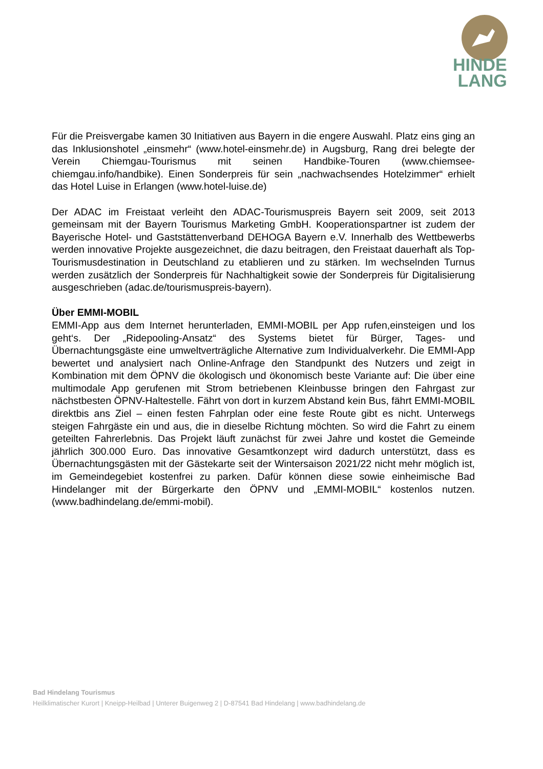HINDE
LANG
Für die Preisvergabe kamen 30 Initiativen aus Bayern in die engere Auswahl. Platz eins ging an das Inklusionshotel „einsmehr“ (www.hotel-einsmehr.de) in Augsburg, Rang drei belegte der Verein Chiemgau-Tourismus mit seinen Handbike-Touren (www.chiemsee-chiemgau.info/handbike). Einen Sonderpreis für sein „nachwachsendes Hotelzimmer“ erhielt das Hotel Luise in Erlangen (www.hotel-luise.de)
Der ADAC im Freistaat verleiht den ADAC-Tourismuspreis Bayern seit 2009, seit 2013 gemeinsam mit der Bayern Tourismus Marketing GmbH. Kooperationspartner ist zudem der Bayerische Hotel- und Gaststättenverband DEHOGA Bayern e.V. Innerhalb des Wettbewerbs werden innovative Projekte ausgezeichnet, die dazu beitragen, den Freistaat dauerhaft als Top-Tourismusdestination in Deutschland zu etablieren und zu stärken. Im wechselnden Turnus werden zusätzlich der Sonderpreis für Nachhaltigkeit sowie der Sonderpreis für Digitalisierung ausgeschrieben (adac.de/tourismuspreis-bayern).
Über EMMI-MOBIL
EMMI-App aus dem Internet herunterladen, EMMI-MOBIL per App rufen,einsteigen und los geht‘s. Der „Ridepooling-Ansatz“ des Systems bietet für Bürger, Tages- und Übernachtungsgäste eine umweltverträgliche Alternative zum Individualverkehr. Die EMMI-App bewertet und analysiert nach Online-Anfrage den Standpunkt des Nutzers und zeigt in Kombination mit dem ÖPNV die ökologisch und ökonomisch beste Variante auf: Die über eine multimodale App gerufenen mit Strom betriebenen Kleinbusse bringen den Fahrgast zur nächstbesten ÖPNV-Haltestelle. Fährt von dort in kurzem Abstand kein Bus, fährt EMMI-MOBIL direktbis ans Ziel – einen festen Fahrplan oder eine feste Route gibt es nicht. Unterwegs steigen Fahrgäste ein und aus, die in dieselbe Richtung möchten. So wird die Fahrt zu einem geteilten Fahrerlebnis. Das Projekt läuft zunächst für zwei Jahre und kostet die Gemeinde jährlich 300.000 Euro. Das innovative Gesamtkonzept wird dadurch unterstützt, dass es Übernachtungsgästen mit der Gästekarte seit der Wintersaison 2021/22 nicht mehr möglich ist, im Gemeindegebiet kostenfrei zu parken. Dafür können diese sowie einheimische Bad Hindelanger mit der Bürgerkarte den ÖPNV und „EMMI-MOBIL“ kostenlos nutzen. (www.badhindelang.de/emmi-mobil).
Bad Hindelang Tourismus
Heilklimatischer Kurort | Kneipp-Heilbad | Unterer Buigenweg 2 | D-87541 Bad Hindelang | www.badhindelang.de